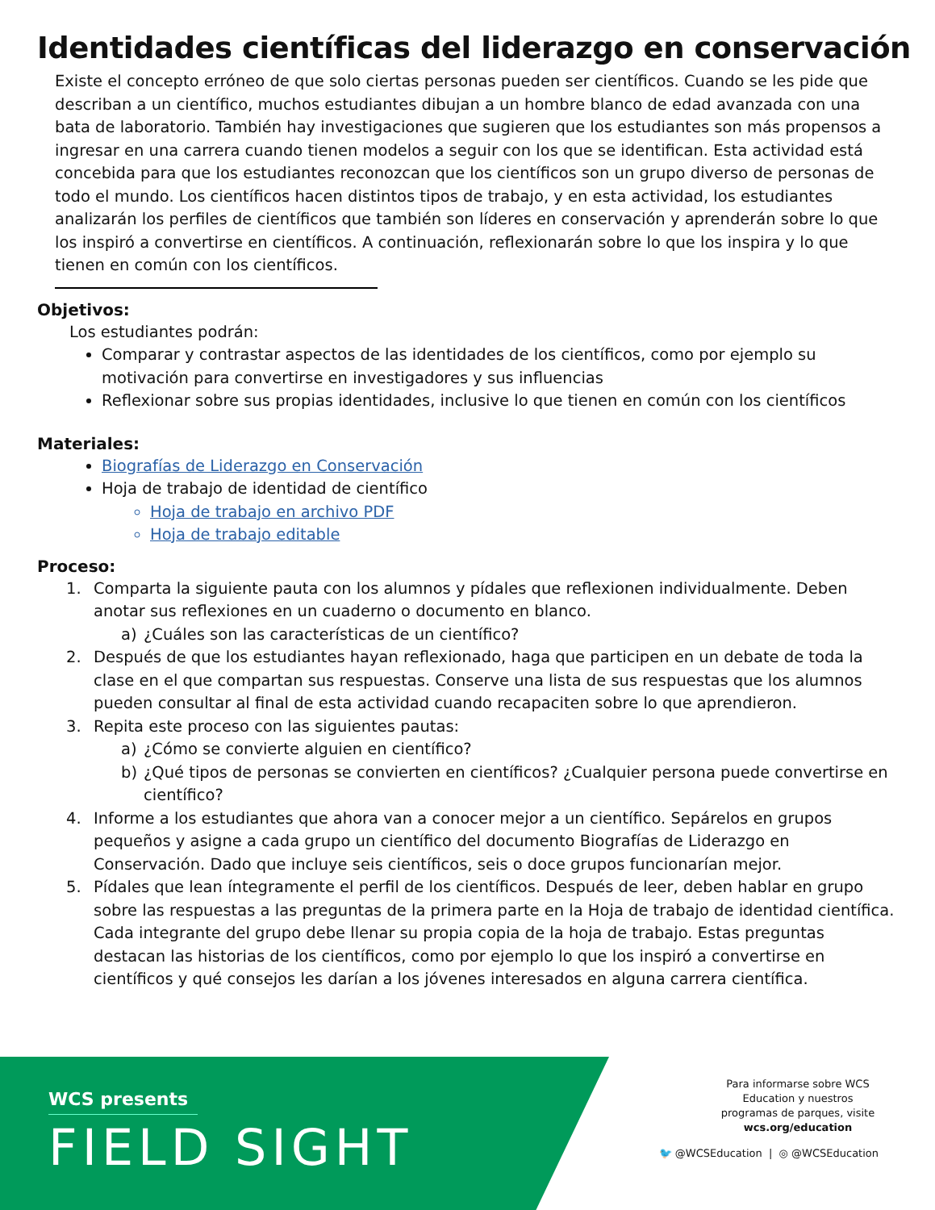Identidades científicas del liderazgo en conservación
Existe el concepto erróneo de que solo ciertas personas pueden ser científicos. Cuando se les pide que describan a un científico, muchos estudiantes dibujan a un hombre blanco de edad avanzada con una bata de laboratorio. También hay investigaciones que sugieren que los estudiantes son más propensos a ingresar en una carrera cuando tienen modelos a seguir con los que se identifican. Esta actividad está concebida para que los estudiantes reconozcan que los científicos son un grupo diverso de personas de todo el mundo. Los científicos hacen distintos tipos de trabajo, y en esta actividad, los estudiantes analizarán los perfiles de científicos que también son líderes en conservación y aprenderán sobre lo que los inspiró a convertirse en científicos. A continuación, reflexionarán sobre lo que los inspira y lo que tienen en común con los científicos.
Objetivos:
Los estudiantes podrán:
Comparar y contrastar aspectos de las identidades de los científicos, como por ejemplo su motivación para convertirse en investigadores y sus influencias
Reflexionar sobre sus propias identidades, inclusive lo que tienen en común con los científicos
Materiales:
Biografías de Liderazgo en Conservación
Hoja de trabajo de identidad de científico
Hoja de trabajo en archivo PDF
Hoja de trabajo editable
Proceso:
1. Comparta la siguiente pauta con los alumnos y pídales que reflexionen individualmente. Deben anotar sus reflexiones en un cuaderno o documento en blanco.
a) ¿Cuáles son las características de un científico?
2. Después de que los estudiantes hayan reflexionado, haga que participen en un debate de toda la clase en el que compartan sus respuestas. Conserve una lista de sus respuestas que los alumnos pueden consultar al final de esta actividad cuando recapaciten sobre lo que aprendieron.
3. Repita este proceso con las siguientes pautas:
a) ¿Cómo se convierte alguien en científico?
b) ¿Qué tipos de personas se convierten en científicos? ¿Cualquier persona puede convertirse en científico?
4. Informe a los estudiantes que ahora van a conocer mejor a un científico. Sepárelos en grupos pequeños y asigne a cada grupo un científico del documento Biografías de Liderazgo en Conservación. Dado que incluye seis científicos, seis o doce grupos funcionarían mejor.
5. Pídales que lean íntegramente el perfil de los científicos. Después de leer, deben hablar en grupo sobre las respuestas a las preguntas de la primera parte en la Hoja de trabajo de identidad científica. Cada integrante del grupo debe llenar su propia copia de la hoja de trabajo. Estas preguntas destacan las historias de los científicos, como por ejemplo lo que los inspiró a convertirse en científicos y qué consejos les darían a los jóvenes interesados en alguna carrera científica.
WCS presents
FIELD SIGHT
Para informarse sobre WCS Education y nuestros programas de parques, visite wcs.org/education
🐦 @WCSEducation | ◎ @WCSEducation